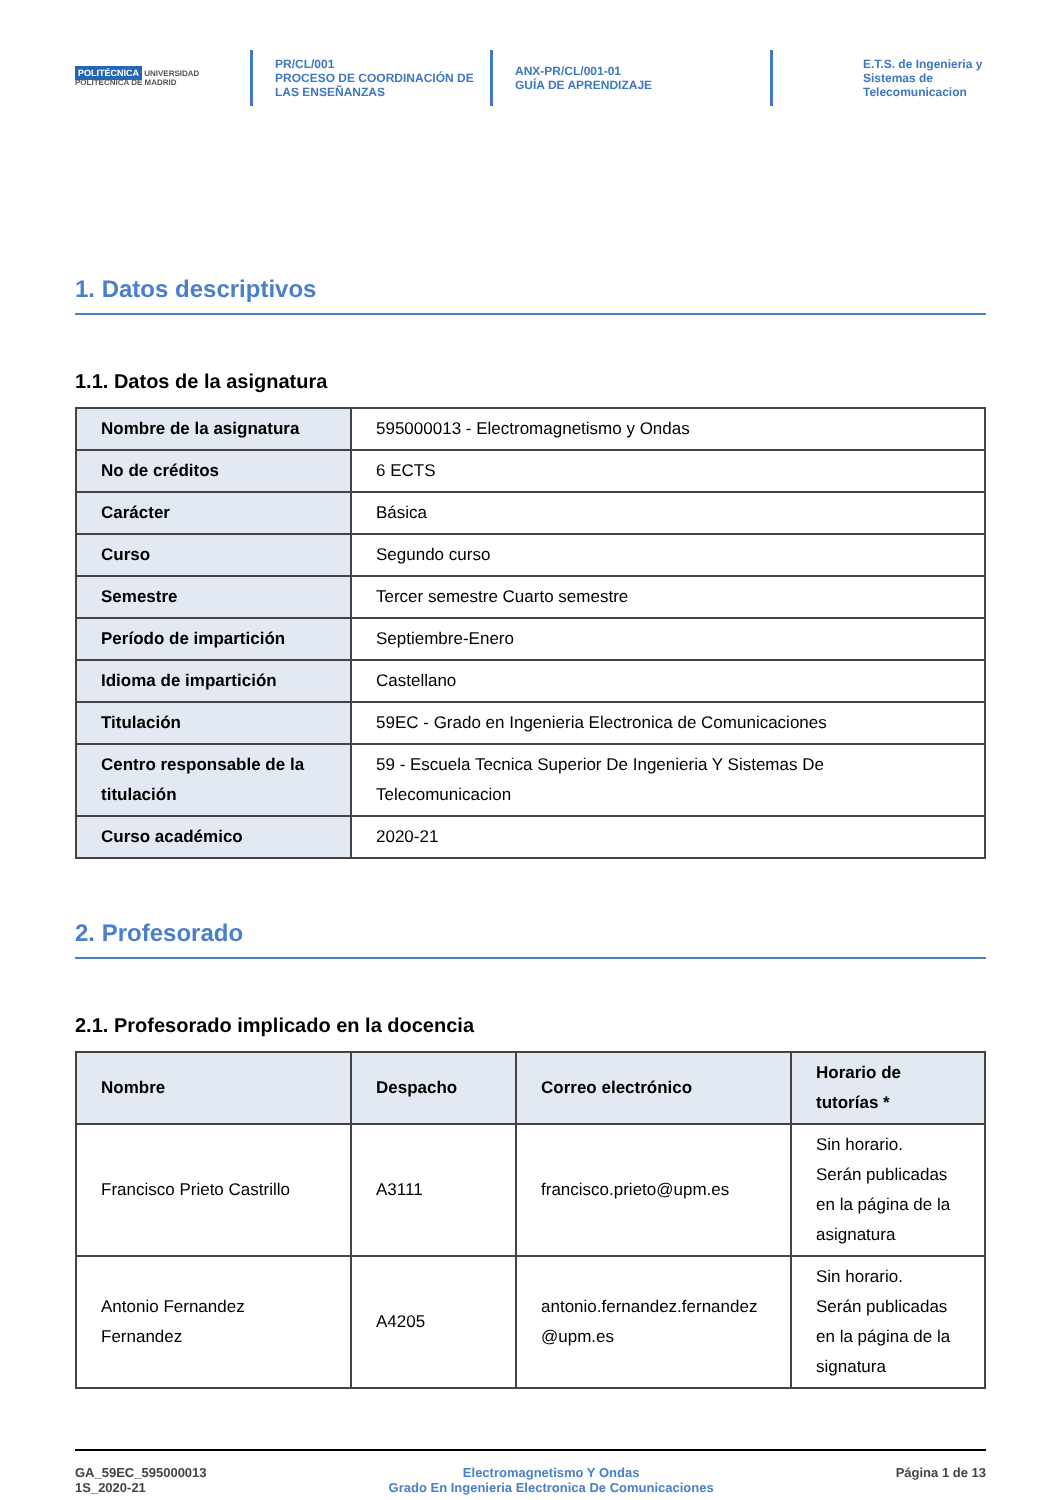POLITÉCNICA UNIVERSIDAD POLITÉCNICA DE MADRID
PR/CL/001
PROCESO DE COORDINACIÓN DE
LAS ENSEÑANZAS
ANX-PR/CL/001-01
GUÍA DE APRENDIZAJE
E.T.S. de Ingenieria y
Sistemas de
Telecomunicacion
1. Datos descriptivos
1.1. Datos de la asignatura
| Nombre de la asignatura | 595000013 - Electromagnetismo y Ondas |
| No de créditos | 6 ECTS |
| Carácter | Básica |
| Curso | Segundo curso |
| Semestre | Tercer semestre Cuarto semestre |
| Período de impartición | Septiembre-Enero |
| Idioma de impartición | Castellano |
| Titulación | 59EC - Grado en Ingenieria Electronica de Comunicaciones |
| Centro responsable de la titulación | 59 - Escuela Tecnica Superior De Ingenieria Y Sistemas De Telecomunicacion |
| Curso académico | 2020-21 |
2. Profesorado
2.1. Profesorado implicado en la docencia
| Nombre | Despacho | Correo electrónico | Horario de tutorías * |
| --- | --- | --- | --- |
| Francisco Prieto Castrillo | A3111 | francisco.prieto@upm.es | Sin horario. Serán publicadas en la página de la asignatura |
| Antonio Fernandez Fernandez | A4205 | antonio.fernandez.fernandez @upm.es | Sin horario. Serán publicadas en la página de la signatura |
GA_59EC_595000013
1S_2020-21
Electromagnetismo Y Ondas
Grado En Ingenieria Electronica De Comunicaciones
Página 1 de 13